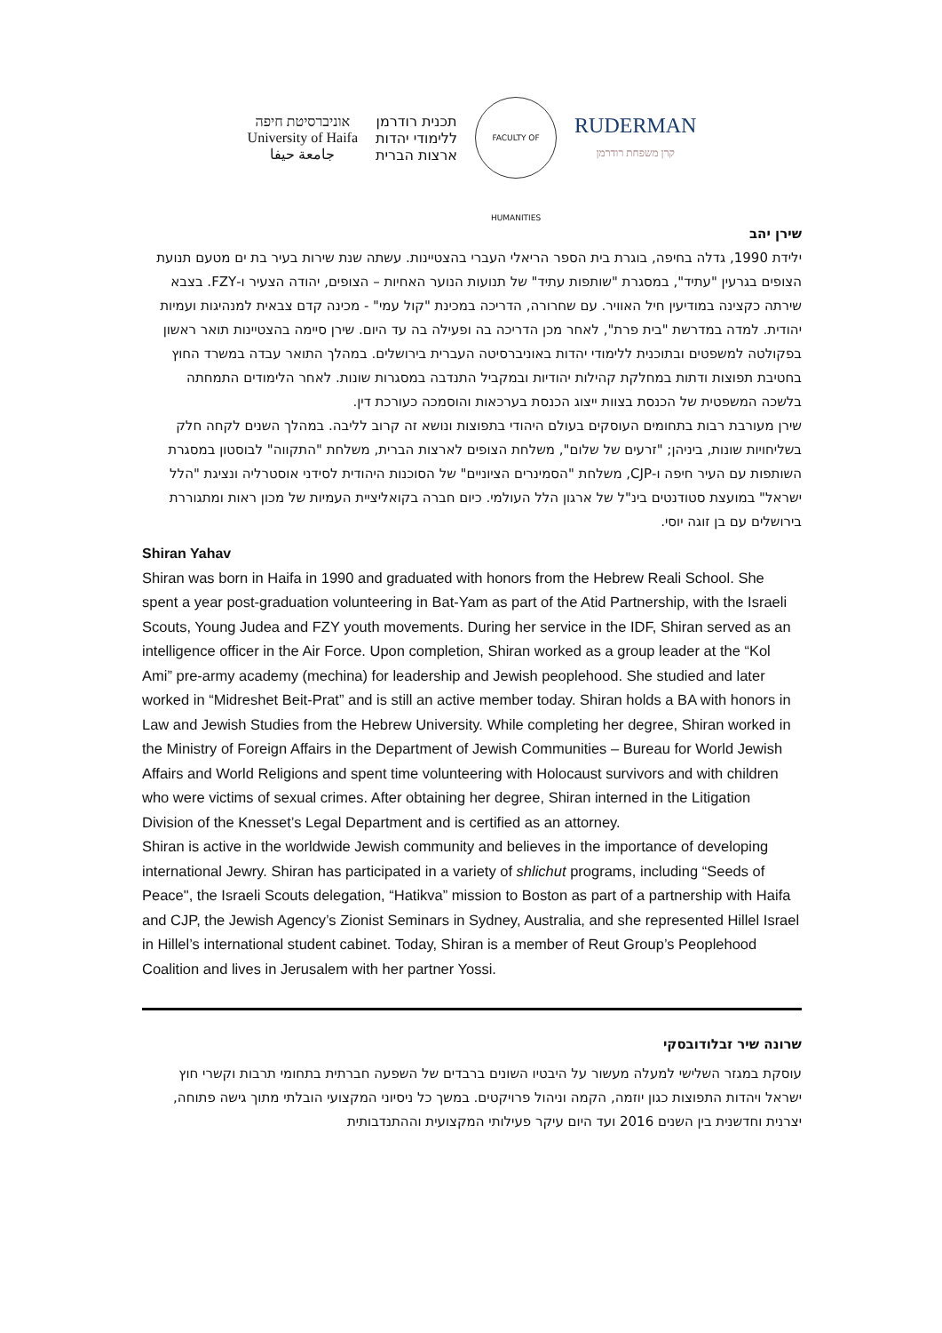אוניברסיטת חיפה
University of Haifa
جامعة حيفا
תכנית רודרמן
ללימודי יהדות
ארצות הברית
FACULTY OF HUMANITIES
RUDERMAN
קרן משפחת רודרמן
שירן יהב
ילידת 1990, גדלה בחיפה, בוגרת בית הספר הריאלי העברי בהצטיינות. עשתה שנת שירות בעיר בת ים מטעם תנועת הצופים בגרעין "עתיד", במסגרת "שותפות עתיד" של תנועות הנוער האחיות – הצופים, יהודה הצעיר ו-FZY. בצבא שירתה כקצינה במודיעין חיל האוויר. עם שחרורה, הדריכה במכינת "קול עמי" - מכינה קדם צבאית למנהיגות ועמיות יהודית. למדה במדרשת "בית פרת", לאחר מכן הדריכה בה ופעילה בה עד היום. שירן סיימה בהצטיינות תואר ראשון בפקולטה למשפטים ובתוכנית ללימודי יהדות באוניברסיטה העברית בירושלים. במהלך התואר עבדה במשרד החוץ בחטיבת תפוצות ודתות במחלקת קהילות יהודיות ובמקביל התנדבה במסגרות שונות. לאחר הלימודים התמחתה בלשכה המשפטית של הכנסת בצוות ייצוג הכנסת בערכאות והוסמכה כעורכת דין.
שירן מעורבת רבות בתחומים העוסקים בעולם היהודי בתפוצות ונושא זה קרוב לליבה. במהלך השנים לקחה חלק בשליחויות שונות, ביניהן; "זרעים של שלום", משלחת הצופים לארצות הברית, משלחת "התקווה" לבוסטון במסגרת השותפות עם העיר חיפה ו-CJP, משלחת "הסמינרים הציוניים" של הסוכנות היהודית לסידני אוסטרליה ונציגת "הלל ישראל" במועצת סטודנטים בינ"ל של ארגון הלל העולמי. כיום חברה בקואליציית העמיות של מכון ראות ומתגוררת בירושלים עם בן זוגה יוסי.
Shiran Yahav
Shiran was born in Haifa in 1990 and graduated with honors from the Hebrew Reali School. She spent a year post-graduation volunteering in Bat-Yam as part of the Atid Partnership, with the Israeli Scouts, Young Judea and FZY youth movements. During her service in the IDF, Shiran served as an intelligence officer in the Air Force. Upon completion, Shiran worked as a group leader at the “Kol Ami” pre-army academy (mechina) for leadership and Jewish peoplehood. She studied and later worked in “Midreshet Beit-Prat” and is still an active member today. Shiran holds a BA with honors in Law and Jewish Studies from the Hebrew University. While completing her degree, Shiran worked in the Ministry of Foreign Affairs in the Department of Jewish Communities – Bureau for World Jewish Affairs and World Religions and spent time volunteering with Holocaust survivors and with children who were victims of sexual crimes. After obtaining her degree, Shiran interned in the Litigation Division of the Knesset’s Legal Department and is certified as an attorney.
Shiran is active in the worldwide Jewish community and believes in the importance of developing international Jewry. Shiran has participated in a variety of shlichut programs, including “Seeds of Peace", the Israeli Scouts delegation, “Hatikva” mission to Boston as part of a partnership with Haifa and CJP, the Jewish Agency’s Zionist Seminars in Sydney, Australia, and she represented Hillel Israel in Hillel’s international student cabinet. Today, Shiran is a member of Reut Group’s Peoplehood Coalition and lives in Jerusalem with her partner Yossi.
שרונה שיר זבלודובסקי
עוסקת במגזר השלישי למעלה מעשור על היבטיו השונים ברבדים של השפעה חברתית בתחומי תרבות וקשרי חוץ ישראל ויהדות התפוצות כגון יוזמה, הקמה וניהול פרויקטים. במשך כל ניסיוני המקצועי הובלתי מתוך גישה פתוחה, יצרנית וחדשנית בין השנים 2016 ועד היום עיקר פעילותי המקצועית וההתנדבותית